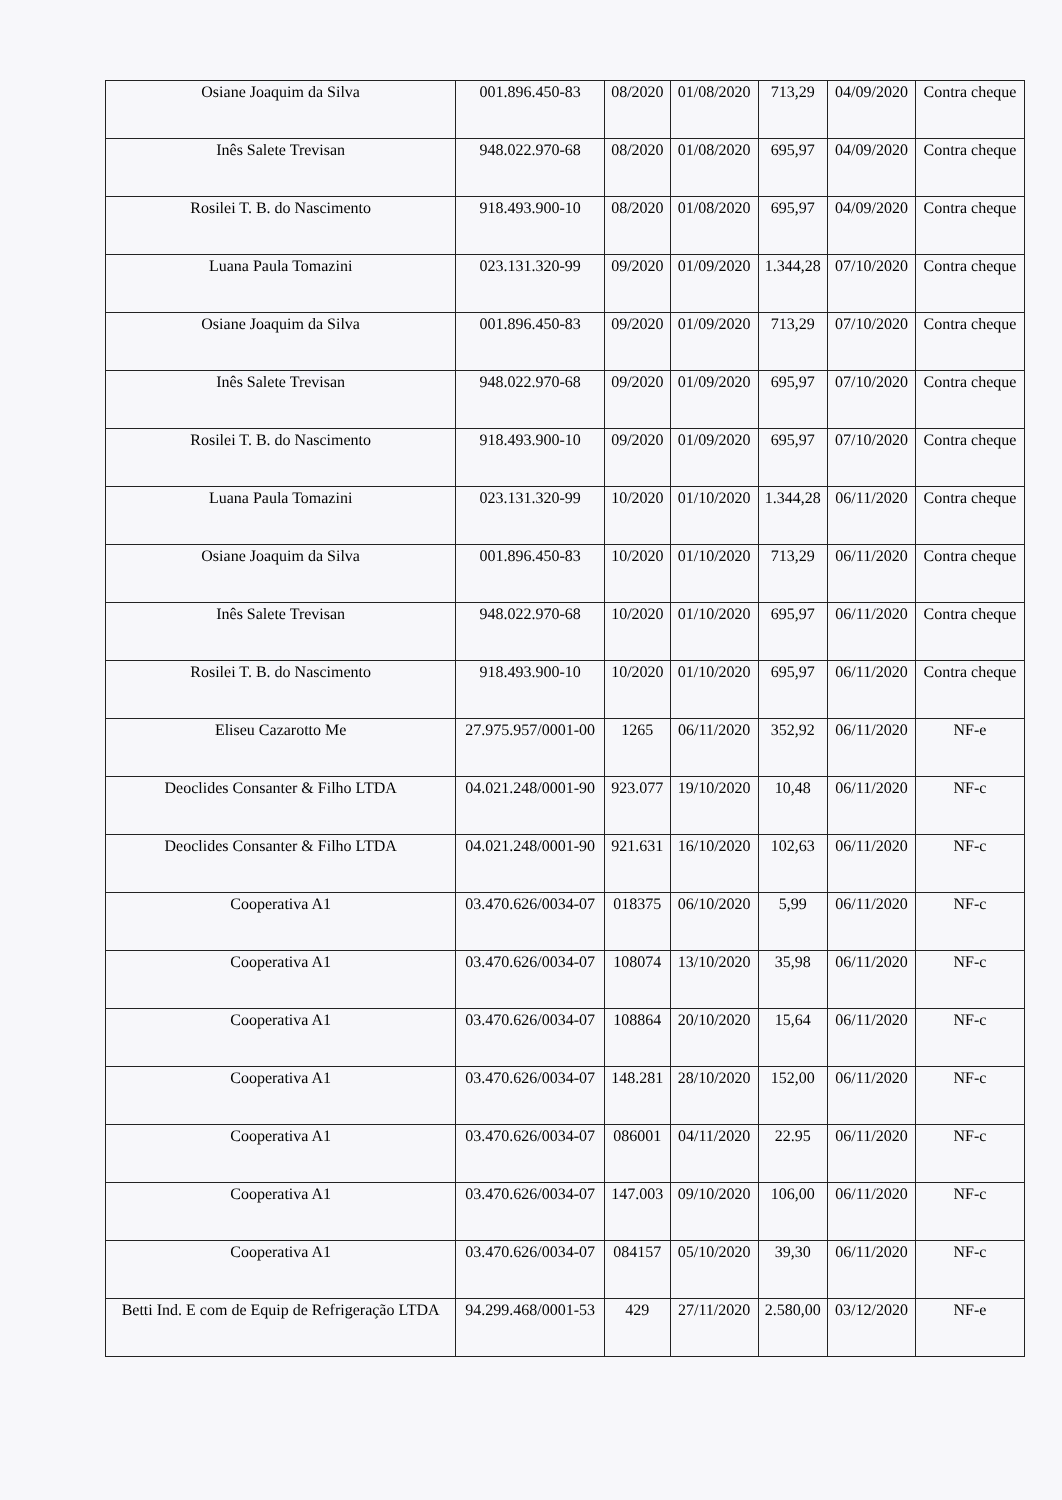| Osiane Joaquim da Silva | 001.896.450-83 | 08/2020 | 01/08/2020 | 713,29 | 04/09/2020 | Contra cheque |
| Inês Salete Trevisan | 948.022.970-68 | 08/2020 | 01/08/2020 | 695,97 | 04/09/2020 | Contra cheque |
| Rosilei T. B. do Nascimento | 918.493.900-10 | 08/2020 | 01/08/2020 | 695,97 | 04/09/2020 | Contra cheque |
| Luana Paula Tomazini | 023.131.320-99 | 09/2020 | 01/09/2020 | 1.344,28 | 07/10/2020 | Contra cheque |
| Osiane Joaquim da Silva | 001.896.450-83 | 09/2020 | 01/09/2020 | 713,29 | 07/10/2020 | Contra cheque |
| Inês Salete Trevisan | 948.022.970-68 | 09/2020 | 01/09/2020 | 695,97 | 07/10/2020 | Contra cheque |
| Rosilei T. B. do Nascimento | 918.493.900-10 | 09/2020 | 01/09/2020 | 695,97 | 07/10/2020 | Contra cheque |
| Luana Paula Tomazini | 023.131.320-99 | 10/2020 | 01/10/2020 | 1.344,28 | 06/11/2020 | Contra cheque |
| Osiane Joaquim da Silva | 001.896.450-83 | 10/2020 | 01/10/2020 | 713,29 | 06/11/2020 | Contra cheque |
| Inês Salete Trevisan | 948.022.970-68 | 10/2020 | 01/10/2020 | 695,97 | 06/11/2020 | Contra cheque |
| Rosilei T. B. do Nascimento | 918.493.900-10 | 10/2020 | 01/10/2020 | 695,97 | 06/11/2020 | Contra cheque |
| Eliseu Cazarotto Me | 27.975.957/0001-00 | 1265 | 06/11/2020 | 352,92 | 06/11/2020 | NF-e |
| Deoclides Consanter & Filho LTDA | 04.021.248/0001-90 | 923.077 | 19/10/2020 | 10,48 | 06/11/2020 | NF-c |
| Deoclides Consanter & Filho LTDA | 04.021.248/0001-90 | 921.631 | 16/10/2020 | 102,63 | 06/11/2020 | NF-c |
| Cooperativa A1 | 03.470.626/0034-07 | 018375 | 06/10/2020 | 5,99 | 06/11/2020 | NF-c |
| Cooperativa A1 | 03.470.626/0034-07 | 108074 | 13/10/2020 | 35,98 | 06/11/2020 | NF-c |
| Cooperativa A1 | 03.470.626/0034-07 | 108864 | 20/10/2020 | 15,64 | 06/11/2020 | NF-c |
| Cooperativa A1 | 03.470.626/0034-07 | 148.281 | 28/10/2020 | 152,00 | 06/11/2020 | NF-c |
| Cooperativa A1 | 03.470.626/0034-07 | 086001 | 04/11/2020 | 22.95 | 06/11/2020 | NF-c |
| Cooperativa A1 | 03.470.626/0034-07 | 147.003 | 09/10/2020 | 106,00 | 06/11/2020 | NF-c |
| Cooperativa A1 | 03.470.626/0034-07 | 084157 | 05/10/2020 | 39,30 | 06/11/2020 | NF-c |
| Betti Ind. E com de Equip de Refrigeração LTDA | 94.299.468/0001-53 | 429 | 27/11/2020 | 2.580,00 | 03/12/2020 | NF-e |